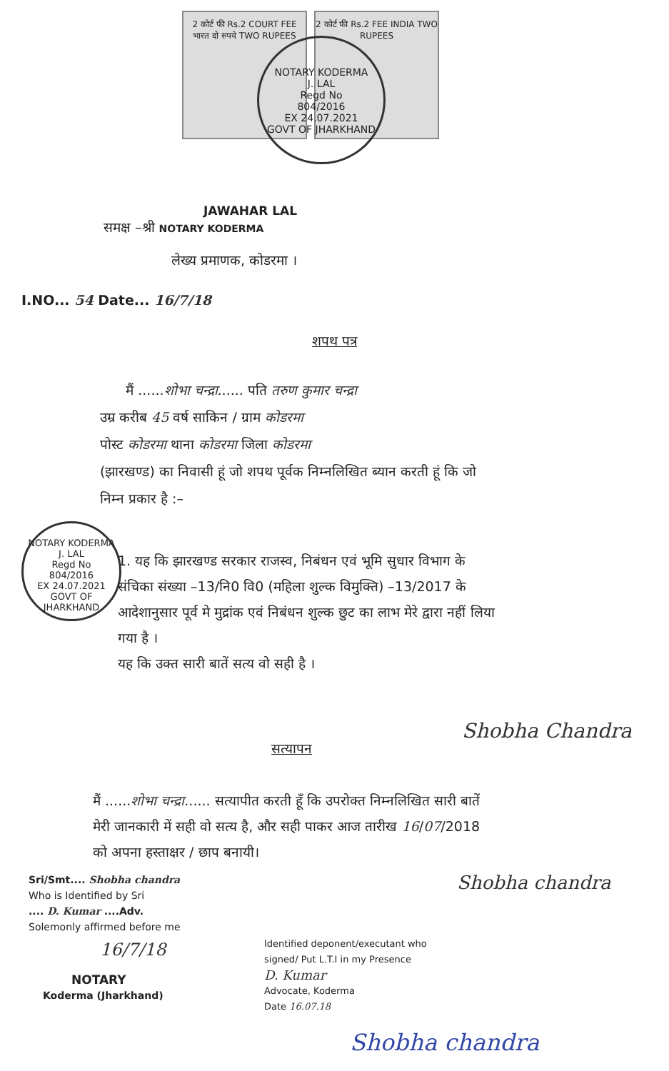NOTARY KODERMA
J. LAL
Regd No
804/2016
EX 24.07.2021
GOVT OF JHARKHAND
2 कोर्ट फी Rs.2 COURT FEE भारत दो रुपये TWO RUPEES
2 कोर्ट फी Rs.2 FEE INDIA TWO RUPEES
JAWAHAR LAL
समक्ष –श्री NOTARY KODERMA
लेख्य प्रमाणक, कोडरमा ।
I.NO... 54 Date... 16/7/18
शपथ पत्र
मैं ......शोभा चन्द्रा...... पति तरुण कुमार चन्द्रा
उम्र करीब 45 वर्ष साकिन / ग्राम कोडरमा
पोस्ट कोडरमा थाना कोडरमा जिला कोडरमा
(झारखण्ड) का निवासी हूं जो शपथ पूर्वक निम्नलिखित ब्यान करती हूं कि जो निम्न प्रकार है :–
NOTARY KODERMA
J. LAL
Regd No
804/2016
EX 24.07.2021
GOVT OF JHARKHAND
1. यह कि झारखण्ड सरकार राजस्व, निबंधन एवं भूमि सुधार विभाग के संचिका संख्या –13/नि0 वि0 (महिला शुल्क विमुक्ति) –13/2017 के आदेशानुसार पूर्व मे मुद्रांक एवं निबंधन शुल्क छुट का लाभ मेरे द्वारा नहीं लिया गया है ।
यह कि उक्त सारी बातें सत्य वो सही है ।
सत्यापन
Shobha Chandra
मैं ......शोभा चन्द्रा...... सत्यापीत करती हूँ कि उपरोक्त निम्नलिखित सारी बातें मेरी जानकारी में सही वो सत्य है, और सही पाकर आज तारीख 16/07/2018 को अपना हस्ताक्षर / छाप बनायी।
Sri/Smt.... Shobha chandra
Who is Identified by Sri
.... D. Kumar ....Adv.
Solemonly affirmed before me
16/7/18
NOTARY
Koderma (Jharkhand)
Identified deponent/executant who
signed/ Put L.T.I in my Presence
D. Kumar
Advocate, Koderma
Date 16.07.18
Shobha chandra
Shobha chandra